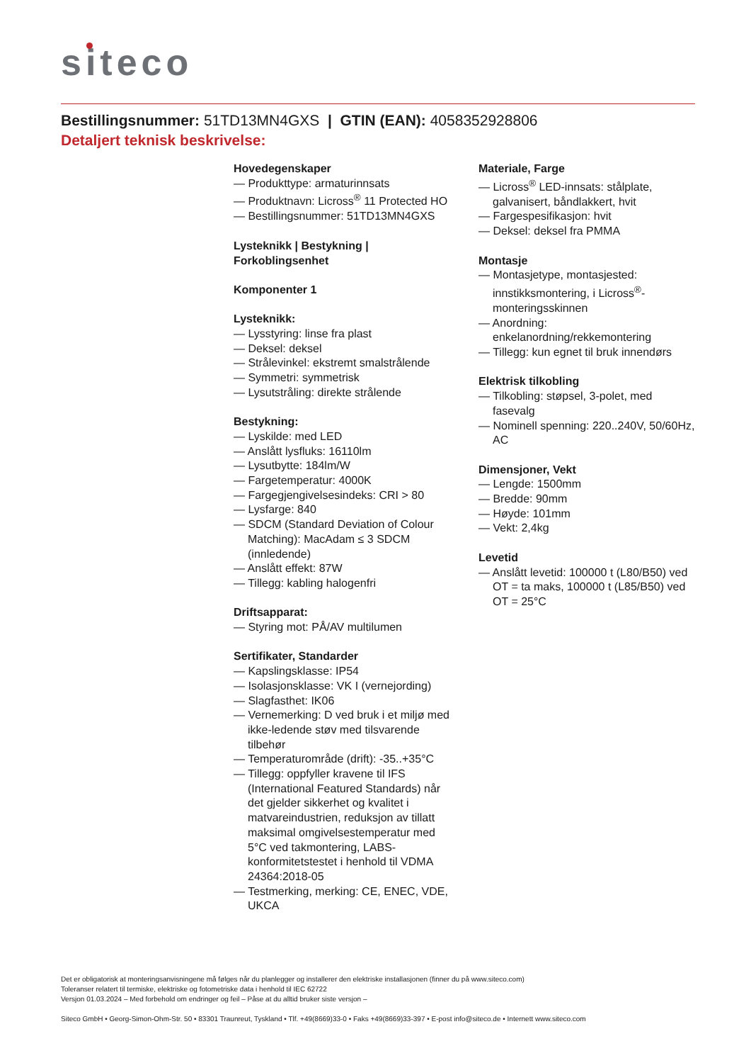siteco
Bestillingsnummer: 51TD13MN4GXS | GTIN (EAN): 4058352928806
Detaljert teknisk beskrivelse:
Hovedegenskaper
— Produkttype: armaturinnsats
— Produktnavn: Licross<sup>®</sup> 11 Protected HO
— Bestillingsnummer: 51TD13MN4GXS
Lysteknikk | Bestykning | Forkoblingsenhet
Komponenter 1
Lysteknikk:
— Lysstyring: linse fra plast
— Deksel: deksel
— Strålevinkel: ekstremt smalstrålende
— Symmetri: symmetrisk
— Lysutstråling: direkte strålende
Bestykning:
— Lyskilde: med LED
— Anslått lysfluks: 16110lm
— Lysutbytte: 184lm/W
— Fargetemperatur: 4000K
— Fargegjengivelsesindeks: CRI > 80
— Lysfarge: 840
— SDCM (Standard Deviation of Colour Matching): MacAdam ≤ 3 SDCM (innledende)
— Anslått effekt: 87W
— Tillegg: kabling halogenfri
Driftsapparat:
— Styring mot: PÅ/AV multilumen
Sertifikater, Standarder
— Kapslingsklasse: IP54
— Isolasjonsklasse: VK I (vernejording)
— Slagfasthet: IK06
— Vernemerking: D ved bruk i et miljø med ikke-ledende støv med tilsvarende tilbehør
— Temperaturområde (drift): -35..+35°C
— Tillegg: oppfyller kravene til IFS (International Featured Standards) når det gjelder sikkerhet og kvalitet i matvareindustrien, reduksjon av tillatt maksimal omgivelsestemperatur med 5°C ved takmontering, LABS-konformitetstestet i henhold til VDMA 24364:2018-05
— Testmerking, merking: CE, ENEC, VDE, UKCA
Materiale, Farge
— Licross<sup>®</sup> LED-innsats: stålplate, galvanisert, båndlakkert, hvit
— Fargespesifikasjon: hvit
— Deksel: deksel fra PMMA
Montasje
— Montasjetype, montasjested: innstikksmontering, i Licross<sup>®</sup>-monteringsskinnen
— Anordning: enkelanordning/rekkemontering
— Tillegg: kun egnet til bruk innendørs
Elektrisk tilkobling
— Tilkobling: støpsel, 3-polet, med fasevalg
— Nominell spenning: 220..240V, 50/60Hz, AC
Dimensjoner, Vekt
— Lengde: 1500mm
— Bredde: 90mm
— Høyde: 101mm
— Vekt: 2,4kg
Levetid
— Anslått levetid: 100000 t (L80/B50) ved OT = ta maks, 100000 t (L85/B50) ved OT = 25°C
Det er obligatorisk at monteringsanvisningene må følges når du planlegger og installerer den elektriske installasjonen (finner du på www.siteco.com)
Toleranser relatert til termiske, elektriske og fotometriske data i henhold til IEC 62722
Versjon 01.03.2024 – Med forbehold om endringer og feil – Påse at du alltid bruker siste versjon –
Siteco GmbH • Georg-Simon-Ohm-Str. 50 • 83301 Traunreut, Tyskland • Tlf. +49(8669)33-0 • Faks +49(8669)33-397 • E-post info@siteco.de • Internett www.siteco.com